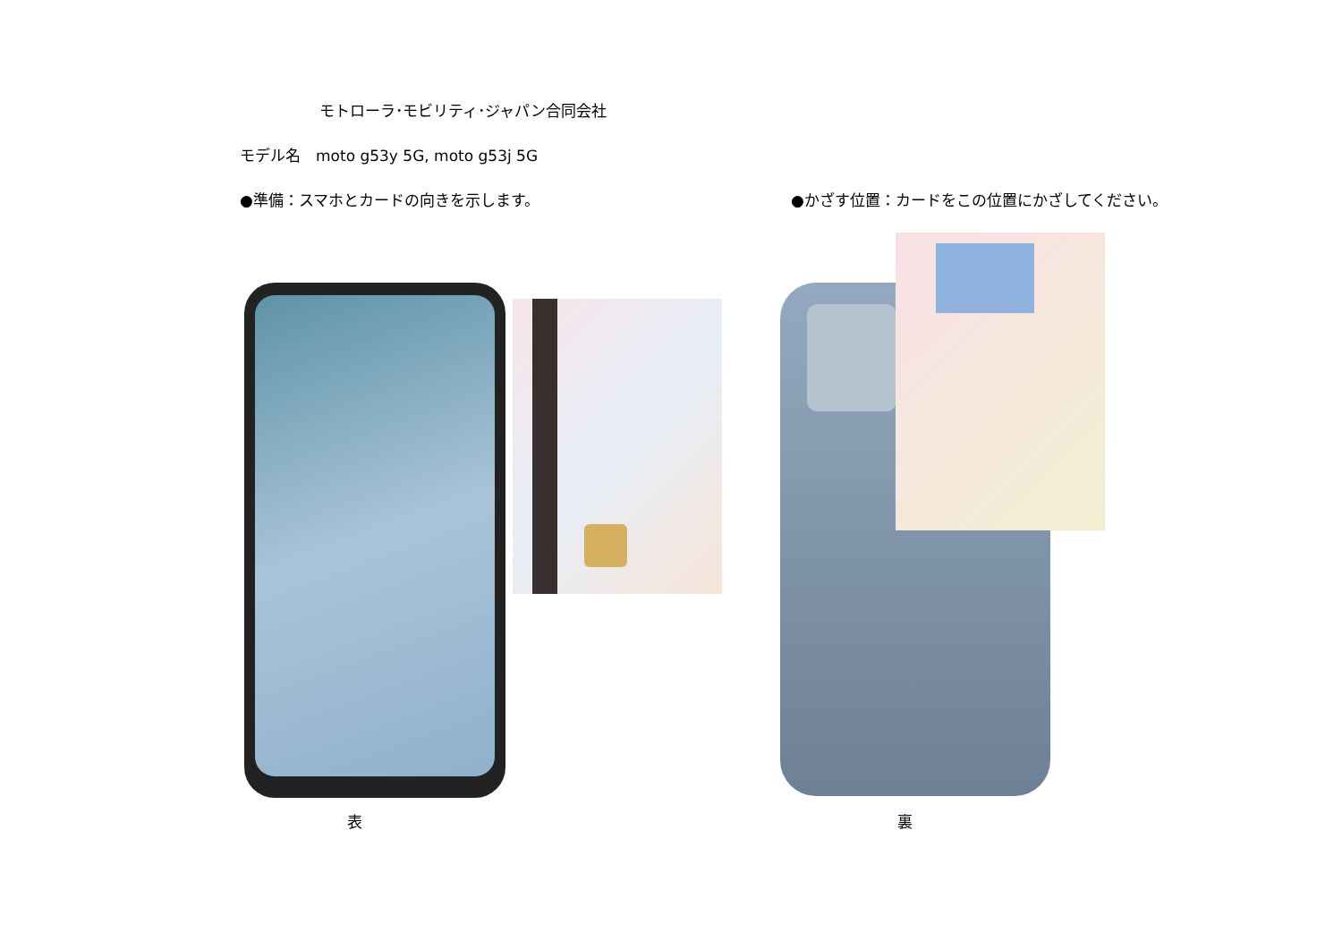モトローラ･モビリティ･ジャパン合同会社
モデル名　moto g53y 5G, moto g53j 5G
●準備：スマホとカードの向きを示します。
●かざす位置：カードをこの位置にかざしてください。
表 裏